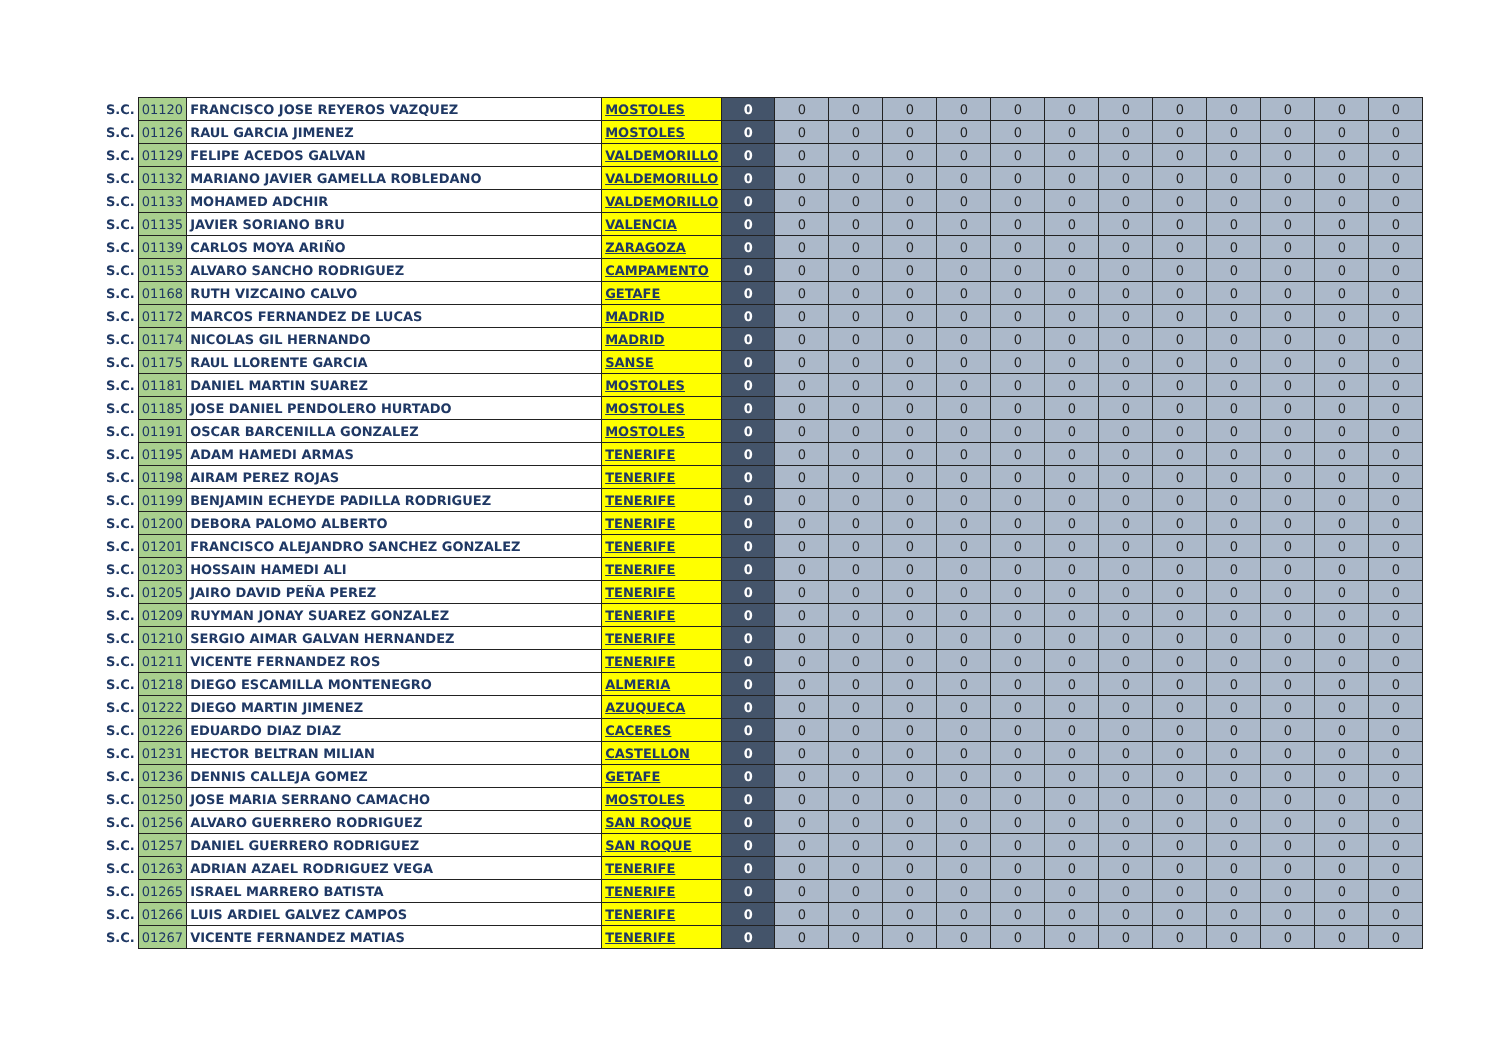| S.C. | 01120 | FRANCISCO JOSE REYEROS VAZQUEZ | MOSTOLES | 0 | 0 | 0 | 0 | 0 | 0 | 0 | 0 | 0 | 0 | 0 | 0 | 0 |
| S.C. | 01126 | RAUL GARCIA JIMENEZ | MOSTOLES | 0 | 0 | 0 | 0 | 0 | 0 | 0 | 0 | 0 | 0 | 0 | 0 | 0 |
| S.C. | 01129 | FELIPE ACEDOS GALVAN | VALDEMORILLO | 0 | 0 | 0 | 0 | 0 | 0 | 0 | 0 | 0 | 0 | 0 | 0 | 0 |
| S.C. | 01132 | MARIANO JAVIER GAMELLA ROBLEDANO | VALDEMORILLO | 0 | 0 | 0 | 0 | 0 | 0 | 0 | 0 | 0 | 0 | 0 | 0 | 0 |
| S.C. | 01133 | MOHAMED ADCHIR | VALDEMORILLO | 0 | 0 | 0 | 0 | 0 | 0 | 0 | 0 | 0 | 0 | 0 | 0 | 0 |
| S.C. | 01135 | JAVIER SORIANO BRU | VALENCIA | 0 | 0 | 0 | 0 | 0 | 0 | 0 | 0 | 0 | 0 | 0 | 0 | 0 |
| S.C. | 01139 | CARLOS MOYA ARIÑO | ZARAGOZA | 0 | 0 | 0 | 0 | 0 | 0 | 0 | 0 | 0 | 0 | 0 | 0 | 0 |
| S.C. | 01153 | ALVARO SANCHO RODRIGUEZ | CAMPAMENTO | 0 | 0 | 0 | 0 | 0 | 0 | 0 | 0 | 0 | 0 | 0 | 0 | 0 |
| S.C. | 01168 | RUTH VIZCAINO CALVO | GETAFE | 0 | 0 | 0 | 0 | 0 | 0 | 0 | 0 | 0 | 0 | 0 | 0 | 0 |
| S.C. | 01172 | MARCOS FERNANDEZ DE LUCAS | MADRID | 0 | 0 | 0 | 0 | 0 | 0 | 0 | 0 | 0 | 0 | 0 | 0 | 0 |
| S.C. | 01174 | NICOLAS GIL HERNANDO | MADRID | 0 | 0 | 0 | 0 | 0 | 0 | 0 | 0 | 0 | 0 | 0 | 0 | 0 |
| S.C. | 01175 | RAUL LLORENTE GARCIA | SANSE | 0 | 0 | 0 | 0 | 0 | 0 | 0 | 0 | 0 | 0 | 0 | 0 | 0 |
| S.C. | 01181 | DANIEL MARTIN SUAREZ | MOSTOLES | 0 | 0 | 0 | 0 | 0 | 0 | 0 | 0 | 0 | 0 | 0 | 0 | 0 |
| S.C. | 01185 | JOSE DANIEL PENDOLERO HURTADO | MOSTOLES | 0 | 0 | 0 | 0 | 0 | 0 | 0 | 0 | 0 | 0 | 0 | 0 | 0 |
| S.C. | 01191 | OSCAR BARCENILLA GONZALEZ | MOSTOLES | 0 | 0 | 0 | 0 | 0 | 0 | 0 | 0 | 0 | 0 | 0 | 0 | 0 |
| S.C. | 01195 | ADAM HAMEDI ARMAS | TENERIFE | 0 | 0 | 0 | 0 | 0 | 0 | 0 | 0 | 0 | 0 | 0 | 0 | 0 |
| S.C. | 01198 | AIRAM PEREZ ROJAS | TENERIFE | 0 | 0 | 0 | 0 | 0 | 0 | 0 | 0 | 0 | 0 | 0 | 0 | 0 |
| S.C. | 01199 | BENJAMIN ECHEYDE PADILLA RODRIGUEZ | TENERIFE | 0 | 0 | 0 | 0 | 0 | 0 | 0 | 0 | 0 | 0 | 0 | 0 | 0 |
| S.C. | 01200 | DEBORA PALOMO ALBERTO | TENERIFE | 0 | 0 | 0 | 0 | 0 | 0 | 0 | 0 | 0 | 0 | 0 | 0 | 0 |
| S.C. | 01201 | FRANCISCO ALEJANDRO SANCHEZ GONZALEZ | TENERIFE | 0 | 0 | 0 | 0 | 0 | 0 | 0 | 0 | 0 | 0 | 0 | 0 | 0 |
| S.C. | 01203 | HOSSAIN HAMEDI ALI | TENERIFE | 0 | 0 | 0 | 0 | 0 | 0 | 0 | 0 | 0 | 0 | 0 | 0 | 0 |
| S.C. | 01205 | JAIRO DAVID PEÑA PEREZ | TENERIFE | 0 | 0 | 0 | 0 | 0 | 0 | 0 | 0 | 0 | 0 | 0 | 0 | 0 |
| S.C. | 01209 | RUYMAN JONAY SUAREZ GONZALEZ | TENERIFE | 0 | 0 | 0 | 0 | 0 | 0 | 0 | 0 | 0 | 0 | 0 | 0 | 0 |
| S.C. | 01210 | SERGIO AIMAR GALVAN HERNANDEZ | TENERIFE | 0 | 0 | 0 | 0 | 0 | 0 | 0 | 0 | 0 | 0 | 0 | 0 | 0 |
| S.C. | 01211 | VICENTE FERNANDEZ ROS | TENERIFE | 0 | 0 | 0 | 0 | 0 | 0 | 0 | 0 | 0 | 0 | 0 | 0 | 0 |
| S.C. | 01218 | DIEGO ESCAMILLA MONTENEGRO | ALMERIA | 0 | 0 | 0 | 0 | 0 | 0 | 0 | 0 | 0 | 0 | 0 | 0 | 0 |
| S.C. | 01222 | DIEGO MARTIN JIMENEZ | AZUQUECA | 0 | 0 | 0 | 0 | 0 | 0 | 0 | 0 | 0 | 0 | 0 | 0 | 0 |
| S.C. | 01226 | EDUARDO DIAZ DIAZ | CACERES | 0 | 0 | 0 | 0 | 0 | 0 | 0 | 0 | 0 | 0 | 0 | 0 | 0 |
| S.C. | 01231 | HECTOR BELTRAN MILIAN | CASTELLON | 0 | 0 | 0 | 0 | 0 | 0 | 0 | 0 | 0 | 0 | 0 | 0 | 0 |
| S.C. | 01236 | DENNIS CALLEJA GOMEZ | GETAFE | 0 | 0 | 0 | 0 | 0 | 0 | 0 | 0 | 0 | 0 | 0 | 0 | 0 |
| S.C. | 01250 | JOSE MARIA SERRANO CAMACHO | MOSTOLES | 0 | 0 | 0 | 0 | 0 | 0 | 0 | 0 | 0 | 0 | 0 | 0 | 0 |
| S.C. | 01256 | ALVARO GUERRERO RODRIGUEZ | SAN ROQUE | 0 | 0 | 0 | 0 | 0 | 0 | 0 | 0 | 0 | 0 | 0 | 0 | 0 |
| S.C. | 01257 | DANIEL GUERRERO RODRIGUEZ | SAN ROQUE | 0 | 0 | 0 | 0 | 0 | 0 | 0 | 0 | 0 | 0 | 0 | 0 | 0 |
| S.C. | 01263 | ADRIAN AZAEL RODRIGUEZ VEGA | TENERIFE | 0 | 0 | 0 | 0 | 0 | 0 | 0 | 0 | 0 | 0 | 0 | 0 | 0 |
| S.C. | 01265 | ISRAEL MARRERO BATISTA | TENERIFE | 0 | 0 | 0 | 0 | 0 | 0 | 0 | 0 | 0 | 0 | 0 | 0 | 0 |
| S.C. | 01266 | LUIS ARDIEL GALVEZ CAMPOS | TENERIFE | 0 | 0 | 0 | 0 | 0 | 0 | 0 | 0 | 0 | 0 | 0 | 0 | 0 |
| S.C. | 01267 | VICENTE FERNANDEZ MATIAS | TENERIFE | 0 | 0 | 0 | 0 | 0 | 0 | 0 | 0 | 0 | 0 | 0 | 0 | 0 |